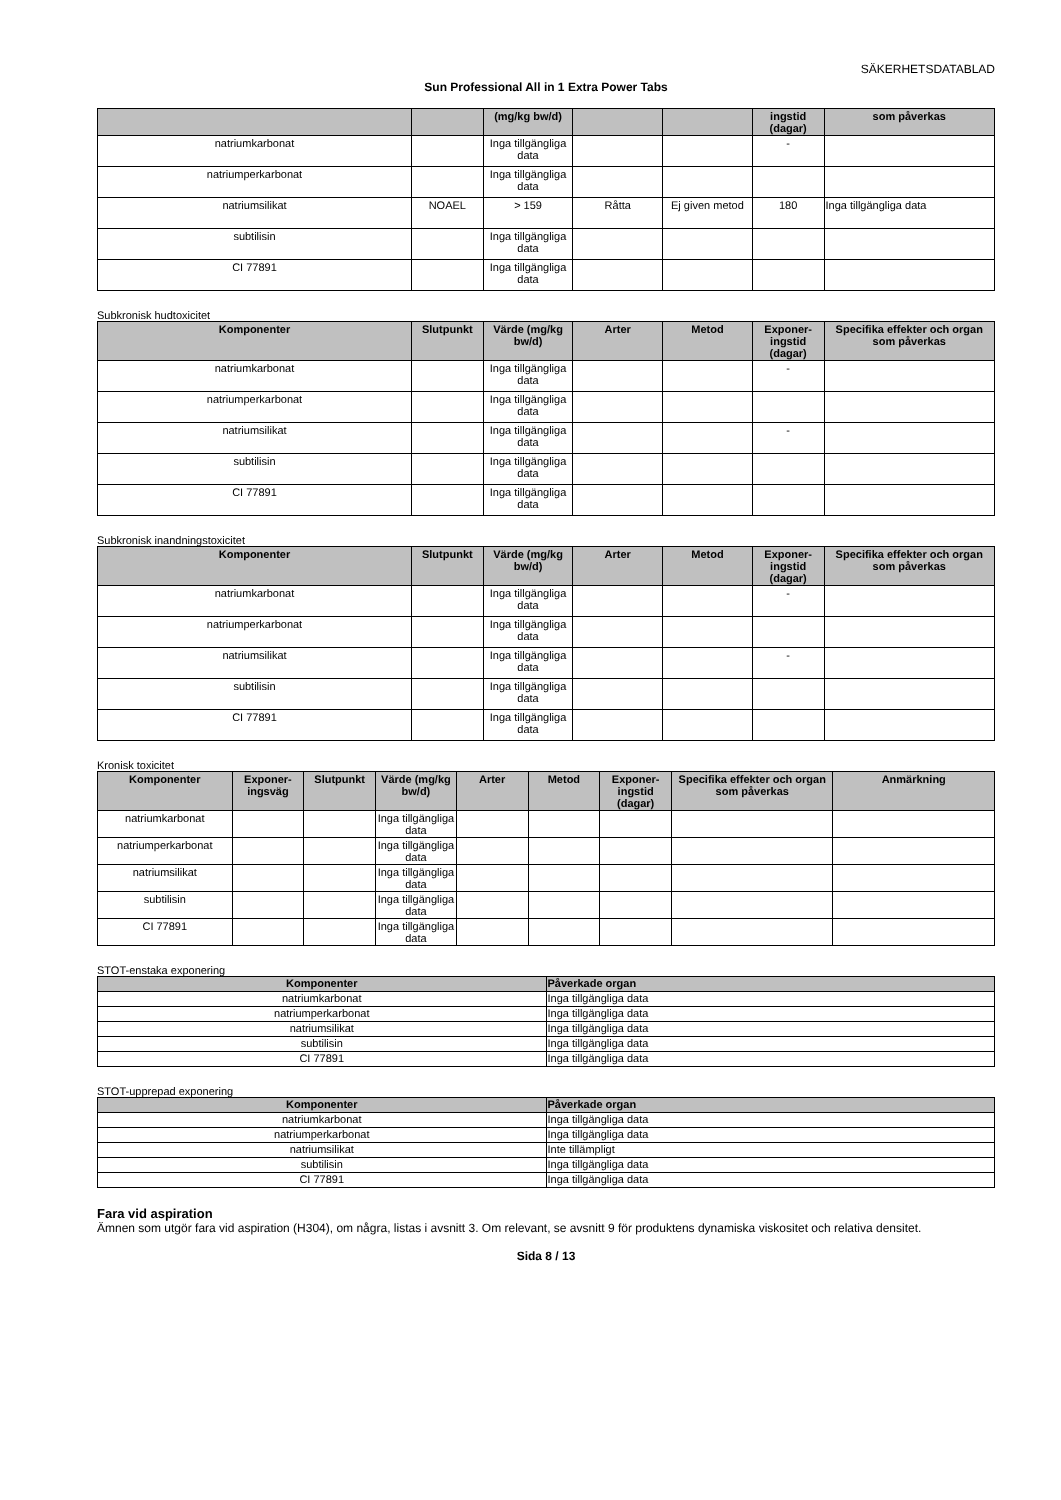SÄKERHETSDATABLAD
Sun Professional All in 1 Extra Power Tabs
| | | (mg/kg bw/d) | | | ingstid (dagar) | som påverkas |
| --- | --- | --- | --- | --- | --- | --- |
| natriumkarbonat | | Inga tillgängliga data | | | - | |
| natriumperkarbonat | | Inga tillgängliga data | | | | |
| natriumsilikat | NOAEL | > 159 | Råtta | Ej given metod | 180 | Inga tillgängliga data |
| subtilisin | | Inga tillgängliga data | | | | |
| CI 77891 | | Inga tillgängliga data | | | | |
Subkronisk hudtoxicitet
| Komponenter | Slutpunkt | Värde (mg/kg bw/d) | Arter | Metod | Exponer-ingstid (dagar) | Specifika effekter och organ som påverkas |
| --- | --- | --- | --- | --- | --- | --- |
| natriumkarbonat | | Inga tillgängliga data | | | - | |
| natriumperkarbonat | | Inga tillgängliga data | | | | |
| natriumsilikat | | Inga tillgängliga data | | | - | |
| subtilisin | | Inga tillgängliga data | | | | |
| CI 77891 | | Inga tillgängliga data | | | | |
Subkronisk inandningstoxicitet
| Komponenter | Slutpunkt | Värde (mg/kg bw/d) | Arter | Metod | Exponer-ingstid (dagar) | Specifika effekter och organ som påverkas |
| --- | --- | --- | --- | --- | --- | --- |
| natriumkarbonat | | Inga tillgängliga data | | | - | |
| natriumperkarbonat | | Inga tillgängliga data | | | | |
| natriumsilikat | | Inga tillgängliga data | | | - | |
| subtilisin | | Inga tillgängliga data | | | | |
| CI 77891 | | Inga tillgängliga data | | | | |
Kronisk toxicitet
| Komponenter | Exponer-ingsväg | Slutpunkt | Värde (mg/kg bw/d) | Arter | Metod | Exponer-ingstid (dagar) | Specifika effekter och organ som påverkas | Anmärkning |
| --- | --- | --- | --- | --- | --- | --- | --- | --- |
| natriumkarbonat | | | Inga tillgängliga data | | | | | |
| natriumperkarbonat | | | Inga tillgängliga data | | | | | |
| natriumsilikat | | | Inga tillgängliga data | | | | | |
| subtilisin | | | Inga tillgängliga data | | | | | |
| CI 77891 | | | Inga tillgängliga data | | | | | |
STOT-enstaka exponering
| Komponenter | Påverkade organ |
| --- | --- |
| natriumkarbonat | Inga tillgängliga data |
| natriumperkarbonat | Inga tillgängliga data |
| natriumsilikat | Inga tillgängliga data |
| subtilisin | Inga tillgängliga data |
| CI 77891 | Inga tillgängliga data |
STOT-upprepad exponering
| Komponenter | Påverkade organ |
| --- | --- |
| natriumkarbonat | Inga tillgängliga data |
| natriumperkarbonat | Inga tillgängliga data |
| natriumsilikat | Inte tillämpligt |
| subtilisin | Inga tillgängliga data |
| CI 77891 | Inga tillgängliga data |
Fara vid aspiration
Ämnen som utgör fara vid aspiration (H304), om några, listas i avsnitt 3. Om relevant, se avsnitt 9 för produktens dynamiska viskositet och relativa densitet.
Sida 8 / 13